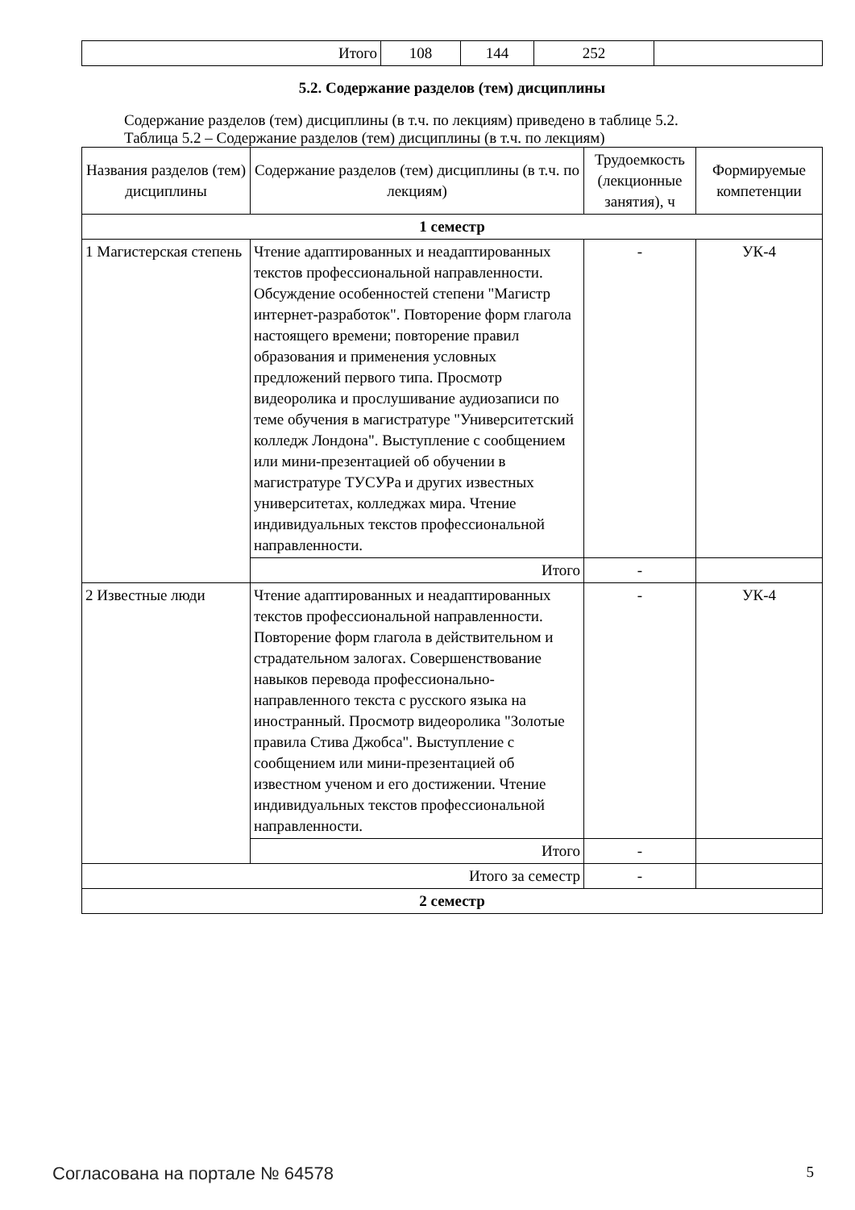| Итого | 108 | 144 | 252 | |
5.2. Содержание разделов (тем) дисциплины
Содержание разделов (тем) дисциплины (в т.ч. по лекциям) приведено в таблице 5.2.
Таблица 5.2 – Содержание разделов (тем) дисциплины (в т.ч. по лекциям)
| Названия разделов (тем) дисциплины | Содержание разделов (тем) дисциплины (в т.ч. по лекциям) | Трудоемкость (лекционные занятия), ч | Формируемые компетенции |
| --- | --- | --- | --- |
| 1 семестр | | | |
| 1 Магистерская степень | Чтение адаптированных и неадаптированных текстов профессиональной направленности. Обсуждение особенностей степени "Магистр интернет-разработок". Повторение форм глагола настоящего времени; повторение правил образования и применения условных предложений первого типа. Просмотр видеоролика и прослушивание аудиозаписи по теме обучения в магистратуре "Университетский колледж Лондона". Выступление с сообщением или мини-презентацией об обучении в магистратуре ТУСУРа и других известных университетах, колледжах мира. Чтение индивидуальных текстов профессиональной направленности. | - | УК-4 |
| | Итого | - | |
| 2 Известные люди | Чтение адаптированных и неадаптированных текстов профессиональной направленности. Повторение форм глагола в действительном и страдательном залогах. Совершенствование навыков перевода профессионально-направленного текста с русского языка на иностранный. Просмотр видеоролика "Золотые правила Стива Джобса". Выступление с сообщением или мини-презентацией об известном ученом и его достижении. Чтение индивидуальных текстов профессиональной направленности. | - | УК-4 |
| | Итого | - | |
| Итого за семестр | | - | |
| 2 семестр | | | |
Согласована на портале № 64578 5